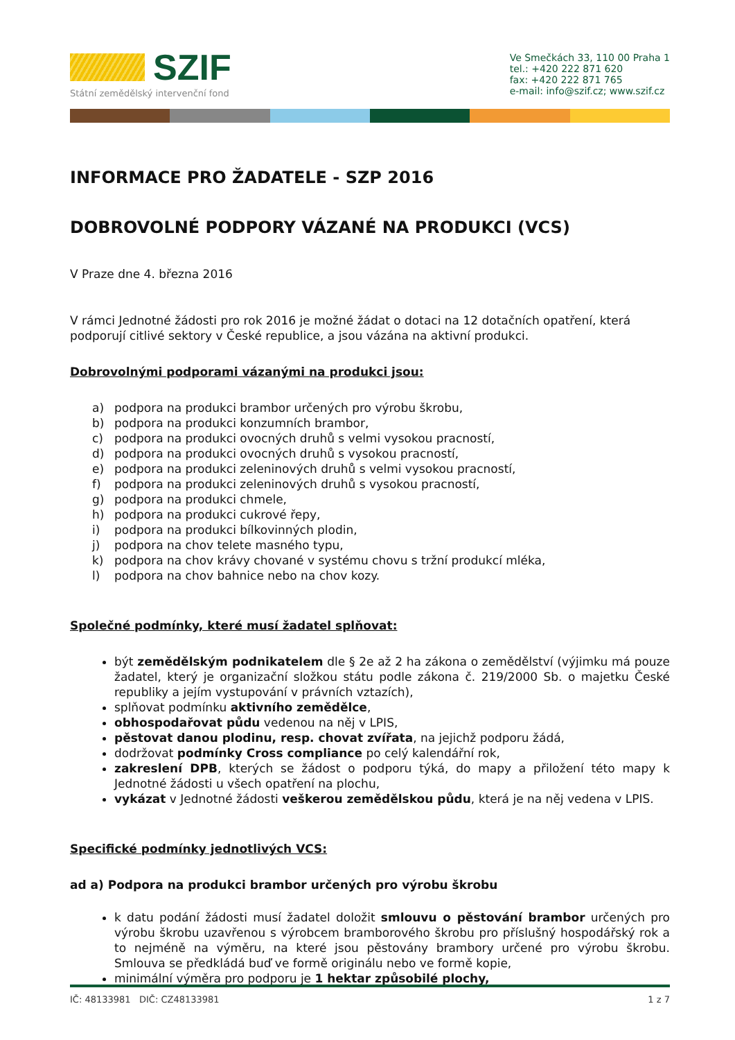SZIF
Státní zemědělský intervenční fond
Ve Smečkách 33, 110 00 Praha 1
tel.: +420 222 871 620
fax: +420 222 871 765
e-mail: info@szif.cz; www.szif.cz
INFORMACE PRO ŽADATELE - SZP 2016
DOBROVOLNÉ PODPORY VÁZANÉ NA PRODUKCI (VCS)
V Praze dne 4. března 2016
V rámci Jednotné žádosti pro rok 2016 je možné žádat o dotaci na 12 dotačních opatření, která podporují citlivé sektory v České republice, a jsou vázána na aktivní produkci.
Dobrovolnými podporami vázanými na produkci jsou:
a) podpora na produkci brambor určených pro výrobu škrobu,
b) podpora na produkci konzumních brambor,
c) podpora na produkci ovocných druhů s velmi vysokou pracností,
d) podpora na produkci ovocných druhů s vysokou pracností,
e) podpora na produkci zeleninových druhů s velmi vysokou pracností,
f) podpora na produkci zeleninových druhů s vysokou pracností,
g) podpora na produkci chmele,
h) podpora na produkci cukrové řepy,
i) podpora na produkci bílkovinných plodin,
j) podpora na chov telete masného typu,
k) podpora na chov krávy chované v systému chovu s tržní produkcí mléka,
l) podpora na chov bahnice nebo na chov kozy.
Společné podmínky, které musí žadatel splňovat:
být zemědělským podnikatelem dle § 2e až 2 ha zákona o zemědělství (výjimku má pouze žadatel, který je organizační složkou státu podle zákona č. 219/2000 Sb. o majetku České republiky a jejím vystupování v právních vztazích),
splňovat podmínku aktivního zemědělce,
obhospodařovat půdu vedenou na něj v LPIS,
pěstovat danou plodinu, resp. chovat zvířata, na jejichž podporu žádá,
dodržovat podmínky Cross compliance po celý kalendářní rok,
zakreslení DPB, kterých se žádost o podporu týká, do mapy a přiložení této mapy k Jednotné žádosti u všech opatření na plochu,
vykázat v Jednotné žádosti veškerou zemědělskou půdu, která je na něj vedena v LPIS.
Specifické podmínky jednotlivých VCS:
ad a) Podpora na produkci brambor určených pro výrobu škrobu
k datu podání žádosti musí žadatel doložit smlouvu o pěstování brambor určených pro výrobu škrobu uzavřenou s výrobcem bramborového škrobu pro příslušný hospodářský rok a to nejméně na výměru, na které jsou pěstovány brambory určené pro výrobu škrobu. Smlouva se předkládá buď ve formě originálu nebo ve formě kopie,
minimální výměra pro podporu je 1 hektar způsobilé plochy,
IČ: 48133981 DIČ: CZ48133981 1 z 7